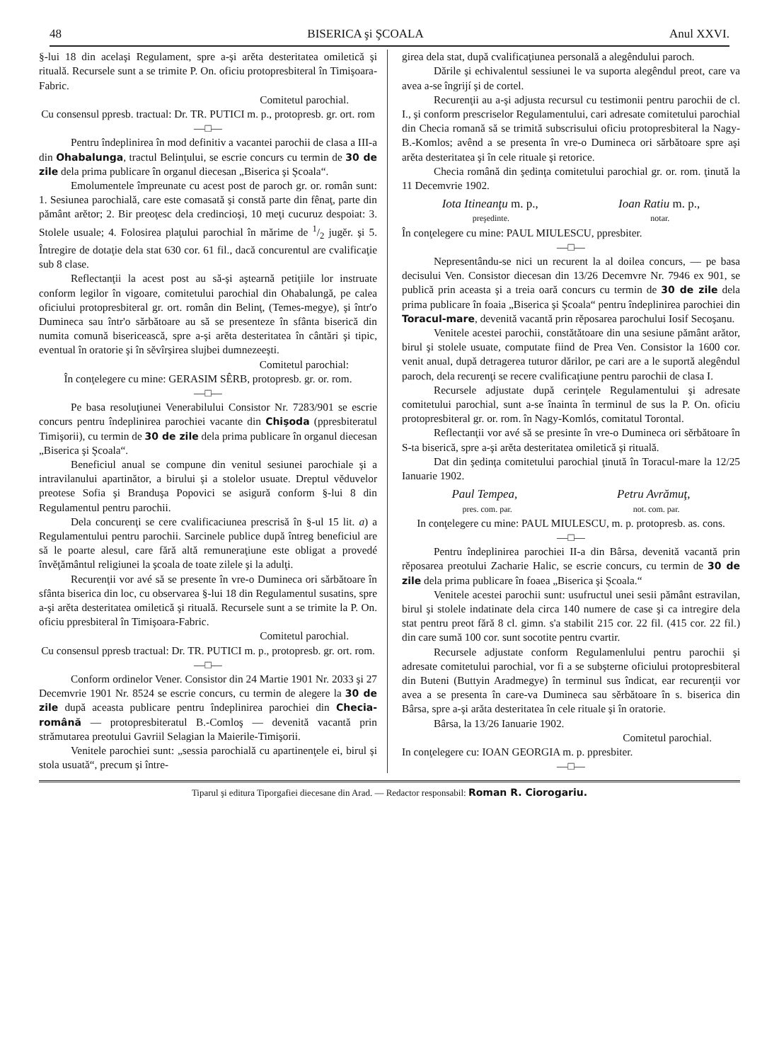48 BISERICA şi ŞCOALA Anul XXVI.
§-lui 18 din acelaşi Regulament, spre a-şi arĕta desteritatea omiletică şi rituală. Recursele sunt a se trimite P. On. oficiu protopresbiteral în Timişoara-Fabric.
Comitetul parochial.
Cu consensul ppresb. tractual: Dr. TR. PUTICI m. p., protopresb. gr. ort. rom
—□—
Pentru îndeplinirea în mod definitiv a vacantei parochii de clasa a III-a din Ohabalunga, tractul Belinţului, se escrie concurs cu termin de 30 de zile dela prima publicare în organul diecesan „Biserica şi Şcoala“.
Emolumentele împreunate cu acest post de paroch gr. or. român sunt: 1. Sesiunea parochială, care este comasată şi constă parte din fênaţ, parte din pământ arĕtor; 2. Bir preoţesc dela credincioşi, 10 meţi cucuruz despoiat: 3. Stolele usuale; 4. Folosirea plaţului parochial în mărime de 1/2 jugĕr. şi 5. Întregire de dotaţie dela stat 630 cor. 61 fil., dacă concurentul are cvalificaţie sub 8 clase.
Reflectanţii la acest post au să-şi aştearnă petiţiile lor instruate conform legilor în vigoare, comitetului parochial din Ohabalungă, pe calea oficiului protopresbiteral gr. ort. român din Belinţ, (Temes-megye), şi într'o Dumineca sau într'o sărbătoare au să se presenteze în sfânta biserică din numita comună bisericească, spre a-şi arĕta desteritatea în cântări şi tipic, eventual în oratorie şi în sĕvîrşirea slujbei dumnezeeşti.
Comitetul parochial:
În conţelegere cu mine: GERASIM SÊRB, protopresb. gr. or. rom.
—□—
Pe basa resoluţiunei Venerabilului Consistor Nr. 7283/901 se escrie concurs pentru îndeplinirea parochiei vacante din Chişoda (ppresbiteratul Timişorii), cu termin de 30 de zile dela prima publicare în organul diecesan „Biserica şi Şcoala“.
Beneficiul anual se compune din venitul sesiunei parochiale şi a intravilanului apartinător, a birului şi a stolelor usuate. Dreptul vĕduvelor preotese Sofia şi Branduşa Popovici se asigură conform §-lui 8 din Regulamentul pentru parochii.
Dela concurenţi se cere cvalificaciunea prescrisă în §-ul 15 lit. a) a Regulamentului pentru parochii. Sarcinele publice după întreg beneficiul are să le poarte alesul, care fără altă remuneraţiune este obligat a provedé învĕţământul religiunei la şcoala de toate zilele şi la adulţi.
Recurenţii vor avé să se presente în vre-o Dumineca ori sărbătoare în sfânta biserica din loc, cu observarea §-lui 18 din Regulamentul susatins, spre a-şi arĕta desteritatea omiletică şi rituală. Recursele sunt a se trimite la P. On. oficiu ppresbiteral în Timişoara-Fabric.
Comitetul parochial.
Cu consensul ppresb tractual: Dr. TR. PUTICI m. p., protopresb. gr. ort. rom.
—□—
Conform ordinelor Vener. Consistor din 24 Martie 1901 Nr. 2033 şi 27 Decemvrie 1901 Nr. 8524 se escrie concurs, cu termin de alegere la 30 de zile după aceasta publicare pentru îndeplinirea parochiei din Checia-română — protopresbiteratul B.-Comloş — devenită vacantă prin strămutarea preotului Gavriil Selagian la Maierile-Timişorii.
Venitele parochiei sunt: „sessia parochială cu apartinenţele ei, birul şi stola usuată“, precum şi între-
girea dela stat, după cvalificaţiunea personală a alegêndului paroch.
Dările şi echivalentul sessiunei le va suporta alegêndul preot, care va avea a-se îngrijí şi de cortel.
Recurenţii au a-şi adjusta recursul cu testimonii pentru parochii de cl. I., şi conform prescriselor Regulamentului, cari adresate comitetului parochial din Checia romană să se trimită subscrisului oficiu protopresbiteral la Nagy-B.-Komlos; avênd a se presenta în vre-o Dumineca ori sărbătoare spre aşi arĕta desteritatea şi în cele rituale şi retorice.
Checia română din şedinţa comitetului parochial gr. or. rom. ţinută la 11 Decemvrie 1902.
Iota Itineanţu m. p., Ioan Ratiu m. p.,
preşedinte. notar.
În conţelegere cu mine: PAUL MIULESCU, ppresbiter.
—□—
Nepresentându-se nici un recurent la al doilea concurs, — pe basa decisului Ven. Consistor diecesan din 13/26 Decemvre Nr. 7946 ex 901, se publică prin aceasta şi a treia oară concurs cu termin de 30 de zile dela prima publicare în foaia „Biserica şi Şcoala“ pentru îndeplinirea parochiei din Toracul-mare, devenită vacantă prin rĕposarea parochului Iosif Secoşanu.
Venitele acestei parochii, constătătoare din una sesiune pământ arător, birul şi stolele usuate, computate fiind de Prea Ven. Consistor la 1600 cor. venit anual, după detragerea tuturor dărilor, pe cari are a le suportă alegêndul paroch, dela recurenţi se recere cvalificaţiune pentru parochii de clasa I.
Recursele adjustate după cerinţele Regulamentului şi adresate comitetului parochial, sunt a-se înainta în terminul de sus la P. On. oficiu protopresbiteral gr. or. rom. în Nagy-Komlós, comitatul Torontal.
Reflectanţii vor avé să se presinte în vre-o Dumineca ori sĕrbătoare în S-ta biserică, spre a-şi arĕta desteritatea omiletică şi rituală.
Dat din şedinţa comitetului parochial ţinută în Toracul-mare la 12/25 Ianuarie 1902.
Paul Tempea, Petru Avrămuţ,
pres. com. par. not. com. par.
In conţelegere cu mine: PAUL MIULESCU, m. p. protopresb. as. cons.
—□—
Pentru îndeplinirea parochiei II-a din Bârsa, devenită vacantă prin rĕposarea preotului Zacharie Halic, se escrie concurs, cu termin de 30 de zile dela prima publicare în foaea „Biserica şi Şcoala.“
Venitele acestei parochii sunt: usufructul unei sesii pământ estravilan, birul şi stolele indatinate dela circa 140 numere de case şi ca intregire dela stat pentru preot fără 8 cl. gimn. s'a stabilit 215 cor. 22 fil. (415 cor. 22 fil.) din care sumă 100 cor. sunt socotite pentru cvartir.
Recursele adjustate conform Regulamenlului pentru parochii şi adresate comitetului parochial, vor fi a se subşterne oficiului protopresbiteral din Buteni (Buttyin Aradmegye) în terminul sus îndicat, ear recurenţii vor avea a se presenta în care-va Dumineca sau sĕrbătoare în s. biserica din Bârsa, spre a-şi arăta desteritatea în cele rituale şi în oratorie.
Bârsa, la 13/26 Ianuarie 1902.
Comitetul parochial.
In conţelegere cu: IOAN GEORGIA m. p. ppresbiter.
—□—
Tiparul şi editura Tiporgafiei diecesane din Arad. — Redactor responsabil: Roman R. Ciorogariu.